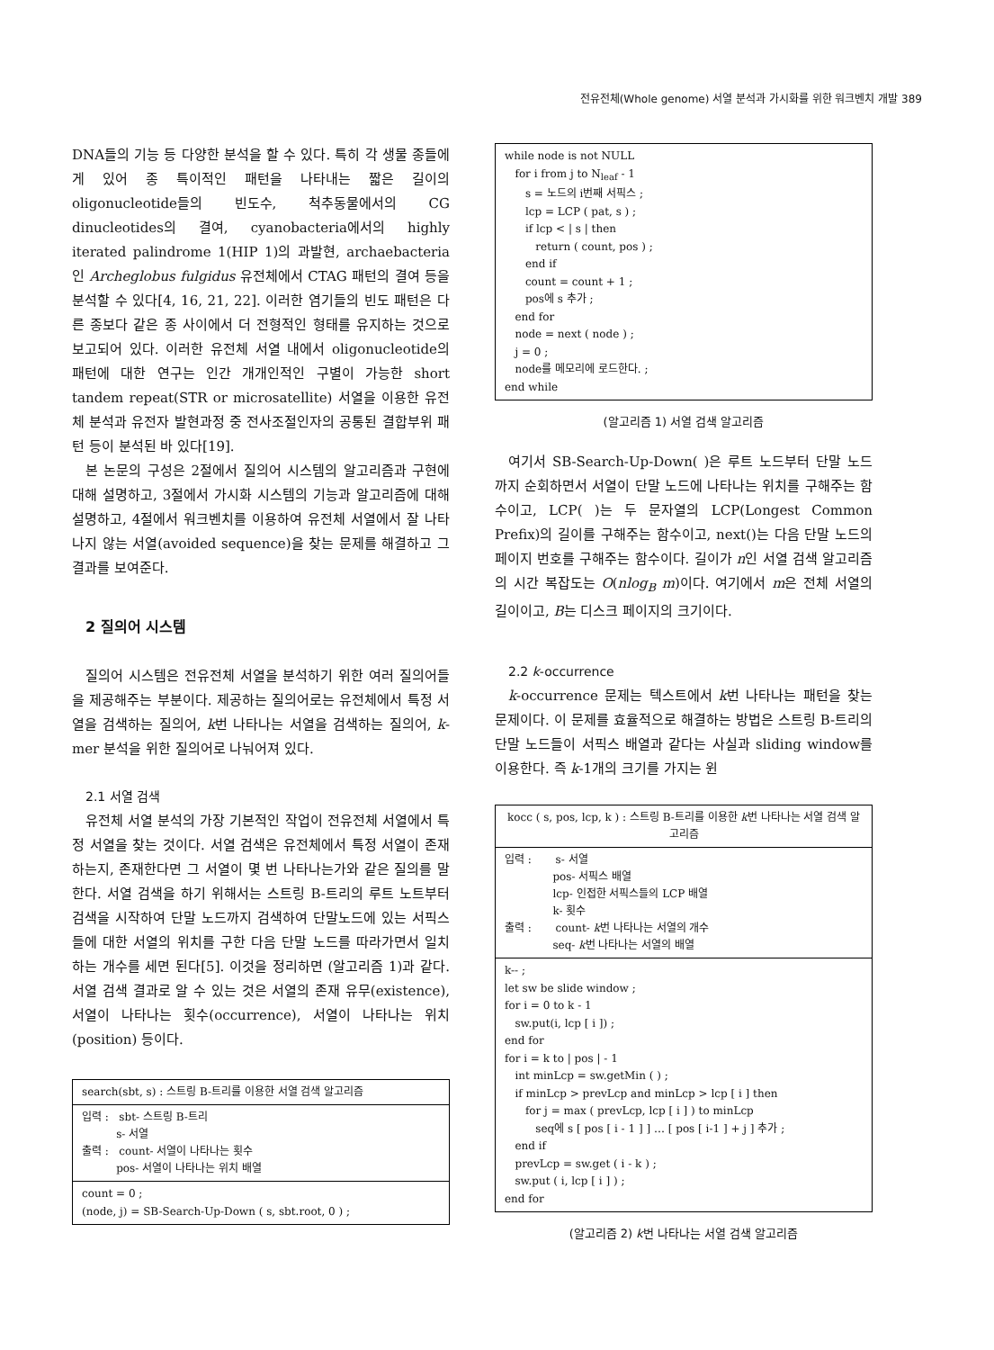전유전체(Whole genome) 서열 분석과 가시화를 위한 워크벤치 개발 389
DNA들의 기능 등 다양한 분석을 할 수 있다. 특히 각 생물 종들에게 있어 종 특이적인 패턴을 나타내는 짧은 길이의 oligonucleotide들의 빈도수, 척추동물에서의 CG dinucleotides의 결여, cyanobacteria에서의 highly iterated palindrome 1(HIP 1)의 과발현, archaebacteria인 Archeglobus fulgidus 유전체에서 CTAG 패턴의 결여 등을 분석할 수 있다[4, 16, 21, 22]. 이러한 염기들의 빈도 패턴은 다른 종보다 같은 종 사이에서 더 전형적인 형태를 유지하는 것으로 보고되어 있다. 이러한 유전체 서열 내에서 oligonucleotide의 패턴에 대한 연구는 인간 개개인적인 구별이 가능한 short tandem repeat(STR or microsatellite) 서열을 이용한 유전체 분석과 유전자 발현과정 중 전사조절인자의 공통된 결합부위 패턴 등이 분석된 바 있다[19].
본 논문의 구성은 2절에서 질의어 시스템의 알고리즘과 구현에 대해 설명하고, 3절에서 가시화 시스템의 기능과 알고리즘에 대해 설명하고, 4절에서 워크벤치를 이용하여 유전체 서열에서 잘 나타나지 않는 서열(avoided sequence)을 찾는 문제를 해결하고 그 결과를 보여준다.
2 질의어 시스템
질의어 시스템은 전유전체 서열을 분석하기 위한 여러 질의어들을 제공해주는 부분이다. 제공하는 질의어로는 유전체에서 특정 서열을 검색하는 질의어, k번 나타나는 서열을 검색하는 질의어, k-mer 분석을 위한 질의어로 나눠어져 있다.
2.1 서열 검색
유전체 서열 분석의 가장 기본적인 작업이 전유전체 서열에서 특정 서열을 찾는 것이다. 서열 검색은 유전체에서 특정 서열이 존재하는지, 존재한다면 그 서열이 몇 번 나타나는가와 같은 질의를 말한다. 서열 검색을 하기 위해서는 스트링 B-트리의 루트 노트부터 검색을 시작하여 단말 노드까지 검색하여 단말노드에 있는 서픽스들에 대한 서열의 위치를 구한 다음 단말 노드를 따라가면서 일치하는 개수를 세면 된다[5]. 이것을 정리하면 (알고리즘 1)과 같다. 서열 검색 결과로 알 수 있는 것은 서열의 존재 유무(existence), 서열이 나타나는 횟수(occurrence), 서열이 나타나는 위치(position) 등이다.
search(sbt, s) : 스트링 B-트리를 이용한 서열 검색 알고리즘
입력 : sbt- 스트링 B-트리 s- 서열 출력 : count- 서열이 나타나는 횟수 pos- 서열이 나타나는 위치 배열
count = 0 ; (node, j) = SB-Search-Up-Down ( s, sbt.root, 0 ) ;
while node is not NULL for i from j to N<sub>leaf</sub> - 1 s = 노드의 i번째 서픽스 ; lcp = LCP ( pat, s ) ; if lcp < | s | then return ( count, pos ) ; end if count = count + 1 ; pos에 s 추가 ; end for node = next ( node ) ; j = 0 ; node를 메모리에 로드한다. ; end while
(알고리즘 1) 서열 검색 알고리즘
여기서 SB-Search-Up-Down( )은 루트 노드부터 단말 노드까지 순회하면서 서열이 단말 노드에 나타나는 위치를 구해주는 함수이고, LCP( )는 두 문자열의 LCP(Longest Common Prefix)의 길이를 구해주는 함수이고, next()는 다음 단말 노드의 페이지 번호를 구해주는 함수이다. 길이가 n인 서열 검색 알고리즘의 시간 복잡도는 O(nlog<sub>B</sub> m)이다. 여기에서 m은 전체 서열의 길이이고, B는 디스크 페이지의 크기이다.
2.2 k-occurrence
k-occurrence 문제는 텍스트에서 k번 나타나는 패턴을 찾는 문제이다. 이 문제를 효율적으로 해결하는 방법은 스트링 B-트리의 단말 노드들이 서픽스 배열과 같다는 사실과 sliding window를 이용한다. 즉 k-1개의 크기를 가지는 윈
kocc ( s, pos, lcp, k ) : 스트링 B-트리를 이용한 k번 나타나는 서열 검색 알고리즘
입력 : s- 서열 pos- 서픽스 배열 lcp- 인접한 서픽스들의 LCP 배열 k- 횟수 출력 : count- k번 나타나는 서열의 개수 seq- k번 나타나는 서열의 배열
k-- ; let sw be slide window ; for i = 0 to k - 1 sw.put(i, lcp [ i ]) ; end for for i = k to | pos | - 1 int minLcp = sw.getMin ( ) ; if minLcp > prevLcp and minLcp > lcp [ i ] then for j = max ( prevLcp, lcp [ i ] ) to minLcp seq에 s [ pos [ i - 1 ] ] … [ pos [ i-1 ] + j ] 추가 ; end if prevLcp = sw.get ( i - k ) ; sw.put ( i, lcp [ i ] ) ; end for
(알고리즘 2) k번 나타나는 서열 검색 알고리즘